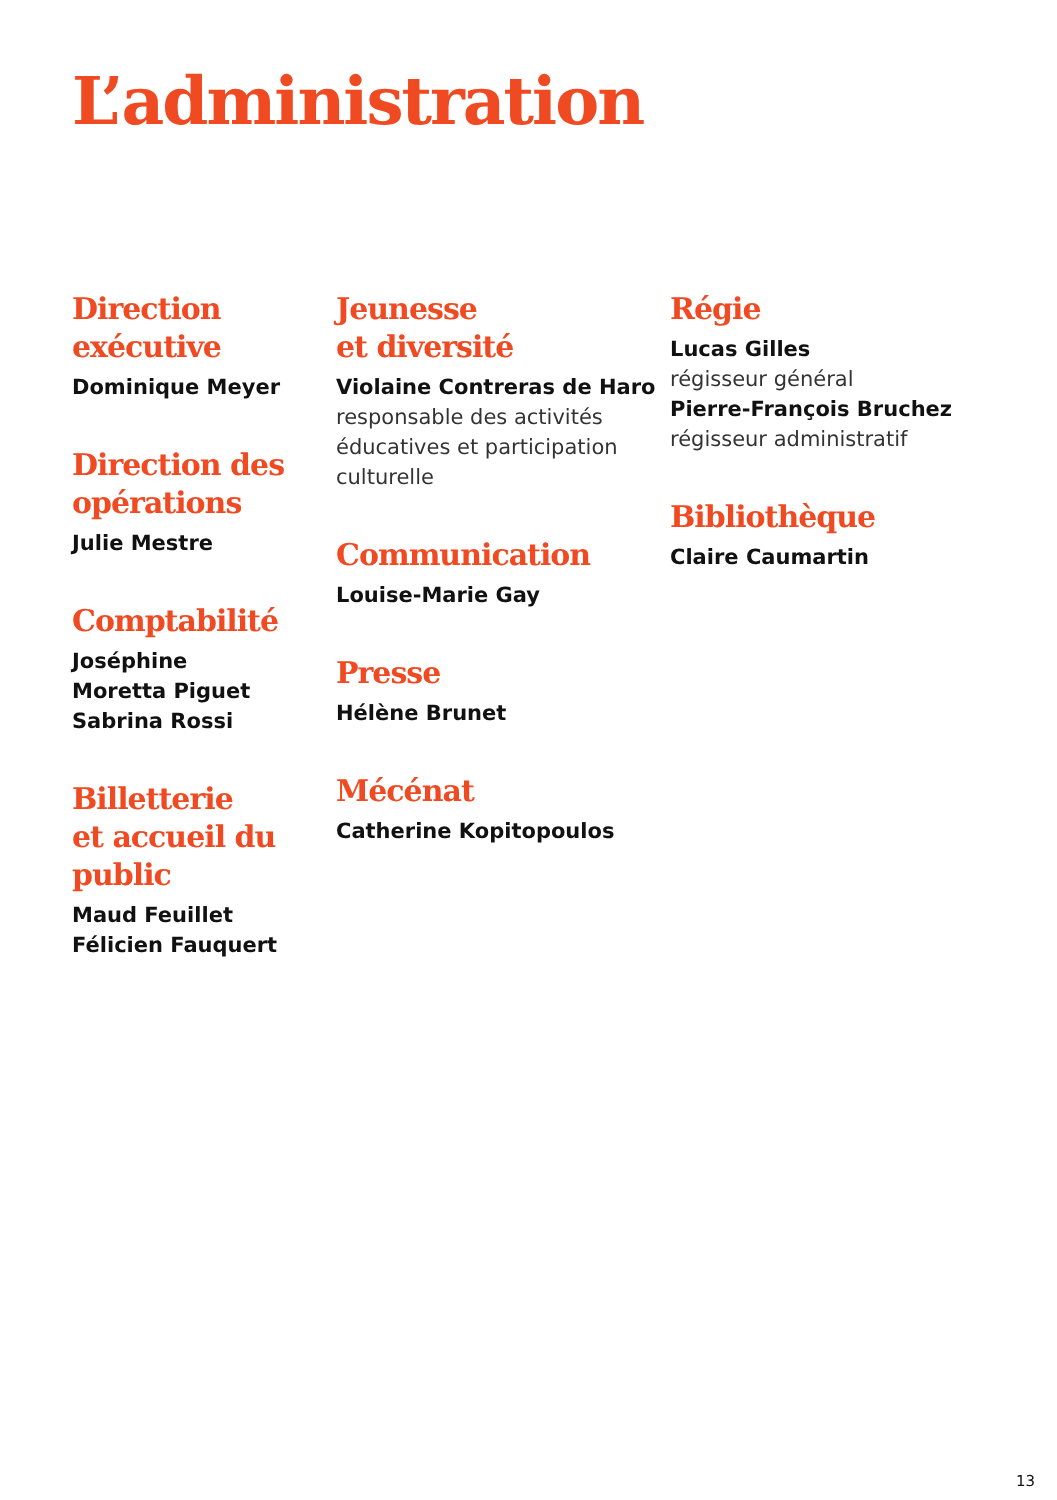L’administration
Direction
exécutive
Dominique Meyer
Direction des opérations
Julie Mestre
Comptabilité
Joséphine
Moretta Piguet
Sabrina Rossi
Billetterie
et accueil du public
Maud Feuillet
Félicien Fauquert
Jeunesse
et diversité
Violaine Contreras de Haro
responsable des activités éducatives et participation culturelle
Communication
Louise-Marie Gay
Presse
Hélène Brunet
Mécénat
Catherine Kopitopoulos
Régie
Lucas Gilles
régisseur général
Pierre-François Bruchez
régisseur administratif
Bibliothèque
Claire Caumartin
13